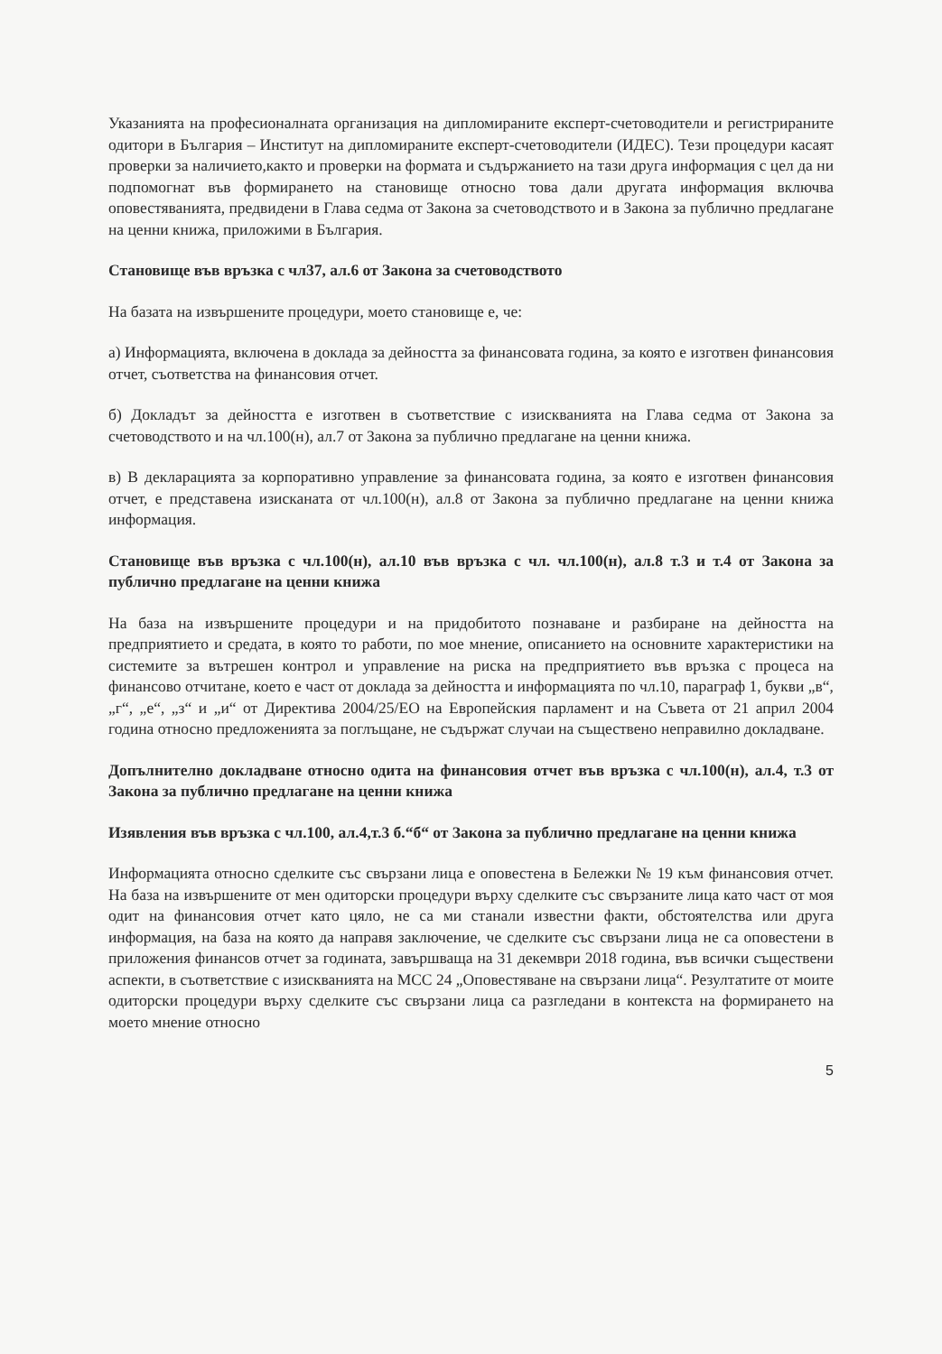Указанията на професионалната организация на дипломираните експерт-счетоводители и регистрираните одитори в България – Институт на дипломираните експерт-счетоводители (ИДЕС). Тези процедури касаят проверки за наличието,както и проверки на формата и съдържанието на тази друга информация с цел да ни подпомогнат във формирането на становище относно това дали другата информация включва оповестяванията, предвидени в Глава седма от Закона за счетоводството и в Закона за публично предлагане на ценни книжа, приложими в България.
Становище във връзка с чл37, ал.6 от Закона за счетоводството
На базата на извършените процедури, моето становище е, че:
а) Информацията, включена в доклада за дейността за финансовата година, за която е изготвен финансовия отчет, съответства на финансовия отчет.
б) Докладът за дейността е изготвен в съответствие с изискванията на Глава седма от Закона за счетоводството и на чл.100(н), ал.7 от Закона за публично предлагане на ценни книжа.
в) В декларацията за корпоративно управление за финансовата година, за която е изготвен финансовия отчет, е представена изисканата от чл.100(н), ал.8 от Закона за публично предлагане на ценни книжа информация.
Становище във връзка с чл.100(н), ал.10 във връзка с чл. чл.100(н), ал.8 т.3 и т.4 от Закона за публично предлагане на ценни книжа
На база на извършените процедури и на придобитото познаване и разбиране на дейността на предприятието и средата, в която то работи, по мое мнение, описанието на основните характеристики на системите за вътрешен контрол и управление на риска на предприятието във връзка с процеса на финансово отчитане, което е част от доклада за дейността и информацията по чл.10, параграф 1, букви „в“, „г“, „е“, „з“ и „и“ от Директива 2004/25/ЕО на Европейския парламент и на Съвета от 21 април 2004 година относно предложенията за поглъщане, не съдържат случаи на съществено неправилно докладване.
Допълнително докладване относно одита на финансовия отчет във връзка с чл.100(н), ал.4, т.3 от Закона за публично предлагане на ценни книжа
Изявления във връзка с чл.100, ал.4,т.3 б.“б“ от Закона за публично предлагане на ценни книжа
Информацията относно сделките със свързани лица е оповестена в Бележки № 19 към финансовия отчет. На база на извършените от мен одиторски процедури върху сделките със свързаните лица като част от моя одит на финансовия отчет като цяло, не са ми станали известни факти, обстоятелства или друга информация, на база на която да направя заключение, че сделките със свързани лица не са оповестени в приложения финансов отчет за годината, завършваща на 31 декември 2018 година, във всички съществени аспекти, в съответствие с изискванията на МСС 24 „Оповестяване на свързани лица“. Резултатите от моите одиторски процедури върху сделките със свързани лица са разгледани в контекста на формирането на моето мнение относно
5